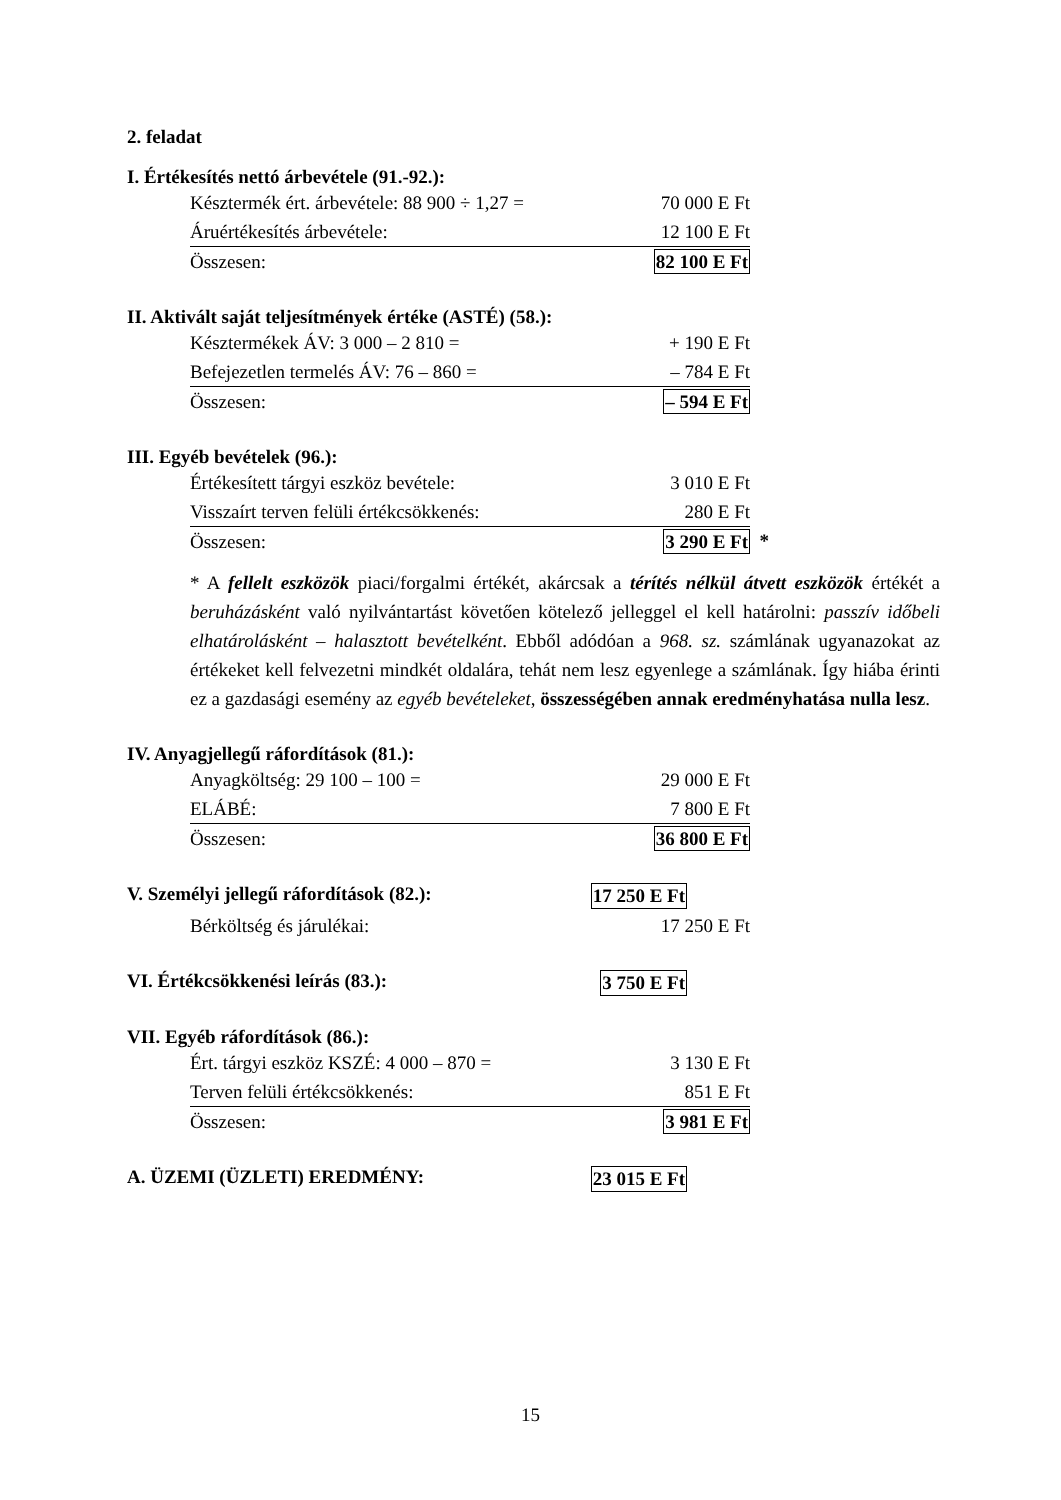2. feladat
I. Értékesítés nettó árbevétele (91.-92.):
| Késztermék ért. árbevétele: 88 900 ÷ 1,27 = | 70 000 E Ft |
| Áruértékesítés árbevétele: | 12 100 E Ft |
| Összesen: | 82 100 E Ft |
II. Aktivált saját teljesítmények értéke (ASTÉ) (58.):
| Késztermékek ÁV: 3 000 – 2 810 = | + 190 E Ft |
| Befejezetlen termelés ÁV: 76 – 860 = | – 784 E Ft |
| Összesen: | – 594 E Ft |
III. Egyéb bevételek (96.):
| Értékesített tárgyi eszköz bevétele: | 3 010 E Ft | |
| Visszaírt terven felüli értékcsökkenés: | 280 E Ft | |
| Összesen: | 3 290 E Ft | * |
* A fellelt eszközök piaci/forgalmi értékét, akárcsak a térítés nélkül átvett eszközök értékét a beruházásként való nyilvántartást követően kötelező jelleggel el kell határolni: passzív időbeli elhatárolásként – halasztott bevételként. Ebből adódóan a 968. sz. számlának ugyanazokat az értékeket kell felvezetni mindkét oldalára, tehát nem lesz egyenlege a számlának. Így hiába érinti ez a gazdasági esemény az egyéb bevételeket, összességében annak eredményhatása nulla lesz.
IV. Anyagjellegű ráfordítások (81.):
| Anyagköltség: 29 100 – 100 = | 29 000 E Ft |
| ELÁBÉ: | 7 800 E Ft |
| Összesen: | 36 800 E Ft |
V. Személyi jellegű ráfordítások (82.):
17 250 E Ft
| Bérköltség és járulékai: | 17 250 E Ft |
VI. Értékcsökkenési leírás (83.):
3 750 E Ft
VII. Egyéb ráfordítások (86.):
| Ért. tárgyi eszköz KSZÉ: 4 000 – 870 = | 3 130 E Ft |
| Terven felüli értékcsökkenés: | 851 E Ft |
| Összesen: | 3 981 E Ft |
A. ÜZEMI (ÜZLETI) EREDMÉNY: 23 015 E Ft
15